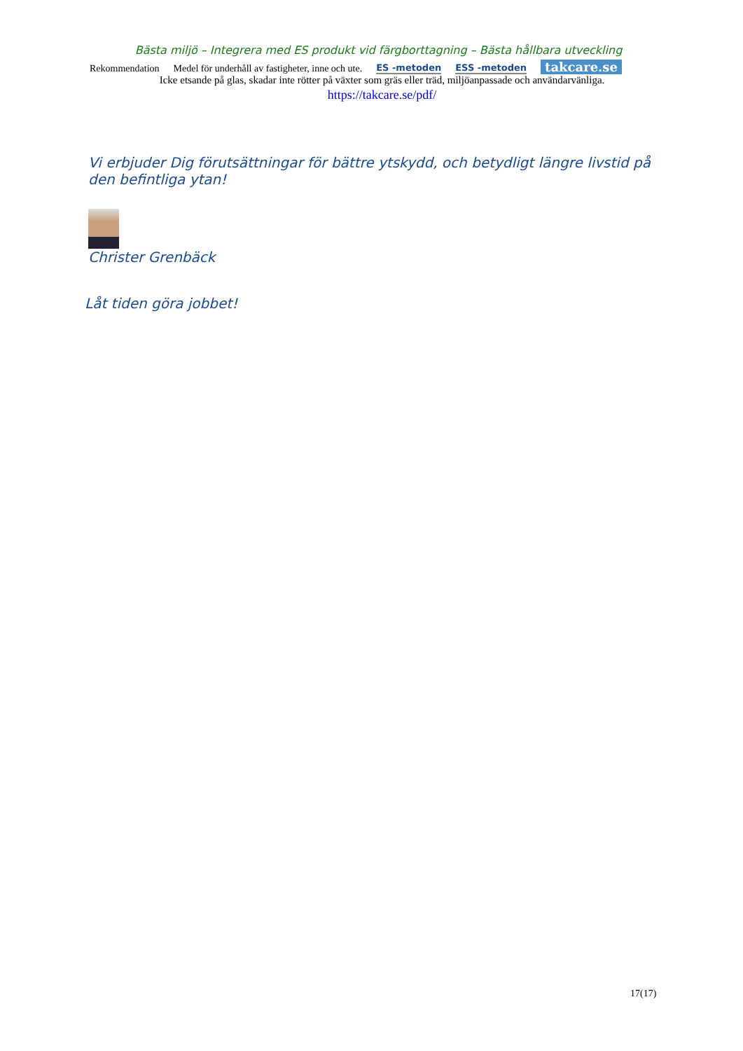Bästa miljö – Integrera med ES produkt vid färgborttagning – Bästa hållbara utveckling
Rekommendation Medel för underhåll av fastigheter, inne och ute. ES -metoden ESS -metoden takcare.se
Icke etsande på glas, skadar inte rötter på växter som gräs eller träd, miljöanpassade och användarvänliga.
https://takcare.se/pdf/
Vi erbjuder Dig förutsättningar för bättre ytskydd, och betydligt längre livstid på den befintliga ytan!
Christer Grenbäck
Låt tiden göra jobbet!
17(17)